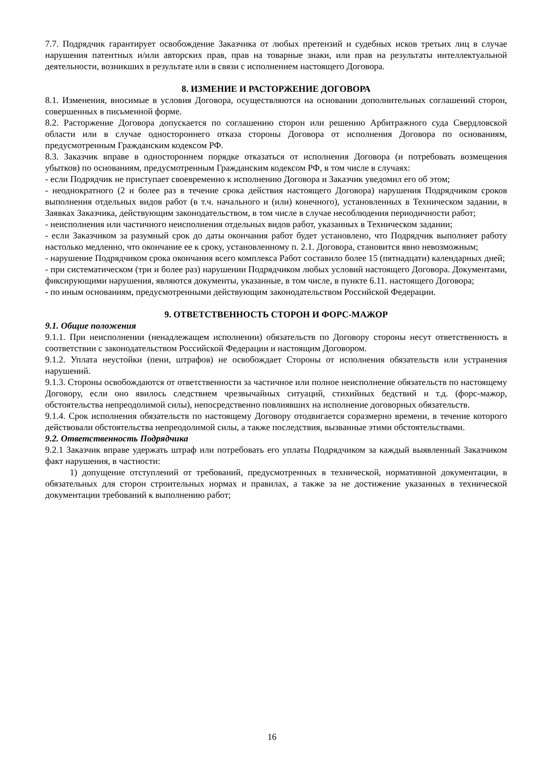7.7. Подрядчик гарантирует освобождение Заказчика от любых претензий и судебных исков третьих лиц в случае нарушения патентных и/или авторских прав, прав на товарные знаки, или прав на результаты интеллектуальной деятельности, возникших в результате или в связи с исполнением настоящего Договора.
8. ИЗМЕНИЕ И РАСТОРЖЕНИЕ ДОГОВОРА
8.1. Изменения, вносимые в условия Договора, осуществляются на основании дополнительных соглашений сторон, совершенных в письменной форме.
8.2. Расторжение Договора допускается по соглашению сторон или решению Арбитражного суда Свердловской области или в случае одностороннего отказа стороны Договора от исполнения Договора по основаниям, предусмотренным Гражданским кодексом РФ.
8.3. Заказчик вправе в одностороннем порядке отказаться от исполнения Договора (и потребовать возмещения убытков) по основаниям, предусмотренным Гражданским кодексом РФ, в том числе в случаях:
- если Подрядчик не приступает своевременно к исполнению Договора и Заказчик уведомил его об этом;
- неоднократного (2 и более раз в течение срока действия настоящего Договора) нарушения Подрядчиком сроков выполнения отдельных видов работ (в т.ч. начального и (или) конечного), установленных в Техническом задании, в Заявках Заказчика, действующим законодательством, в том числе в случае несоблюдения периодичности работ;
- неисполнения или частичного неисполнения отдельных видов работ, указанных в Техническом задании;
- если Заказчиком за разумный срок до даты окончания работ будет установлено, что Подрядчик выполняет работу настолько медленно, что окончание ее к сроку, установленному п. 2.1. Договора, становится явно невозможным;
- нарушение Подрядчиком срока окончания всего комплекса Работ составило более 15 (пятнадцати) календарных дней;
- при систематическом (три и более раз) нарушении Подрядчиком любых условий настоящего Договора. Документами, фиксирующими нарушения, являются документы, указанные, в том числе, в пункте 6.11. настоящего Договора;
- по иным основаниям, предусмотренными действующим законодательством Российской Федерации.
9. ОТВЕТСТВЕННОСТЬ СТОРОН И ФОРС-МАЖОР
9.1. Общие положения
9.1.1. При неисполнении (ненадлежащем исполнении) обязательств по Договору стороны несут ответственность в соответствии с законодательством Российской Федерации и настоящим Договором.
9.1.2. Уплата неустойки (пени, штрафов) не освобождает Стороны от исполнения обязательств или устранения нарушений.
9.1.3. Стороны освобождаются от ответственности за частичное или полное неисполнение обязательств по настоящему Договору, если оно явилось следствием чрезвычайных ситуаций, стихийных бедствий и т.д. (форс-мажор, обстоятельства непреодолимой силы), непосредственно повлиявших на исполнение договорных обязательств.
9.1.4. Срок исполнения обязательств по настоящему Договору отодвигается соразмерно времени, в течение которого действовали обстоятельства непреодолимой силы, а также последствия, вызванные этими обстоятельствами.
9.2. Ответственность Подрядчика
9.2.1 Заказчик вправе удержать штраф или потребовать его уплаты Подрядчиком за каждый выявленный Заказчиком факт нарушения, в частности:
1) допущение отступлений от требований, предусмотренных в технической, нормативной документации, в обязательных для сторон строительных нормах и правилах, а также за не достижение указанных в технической документации требований к выполнению работ;
16